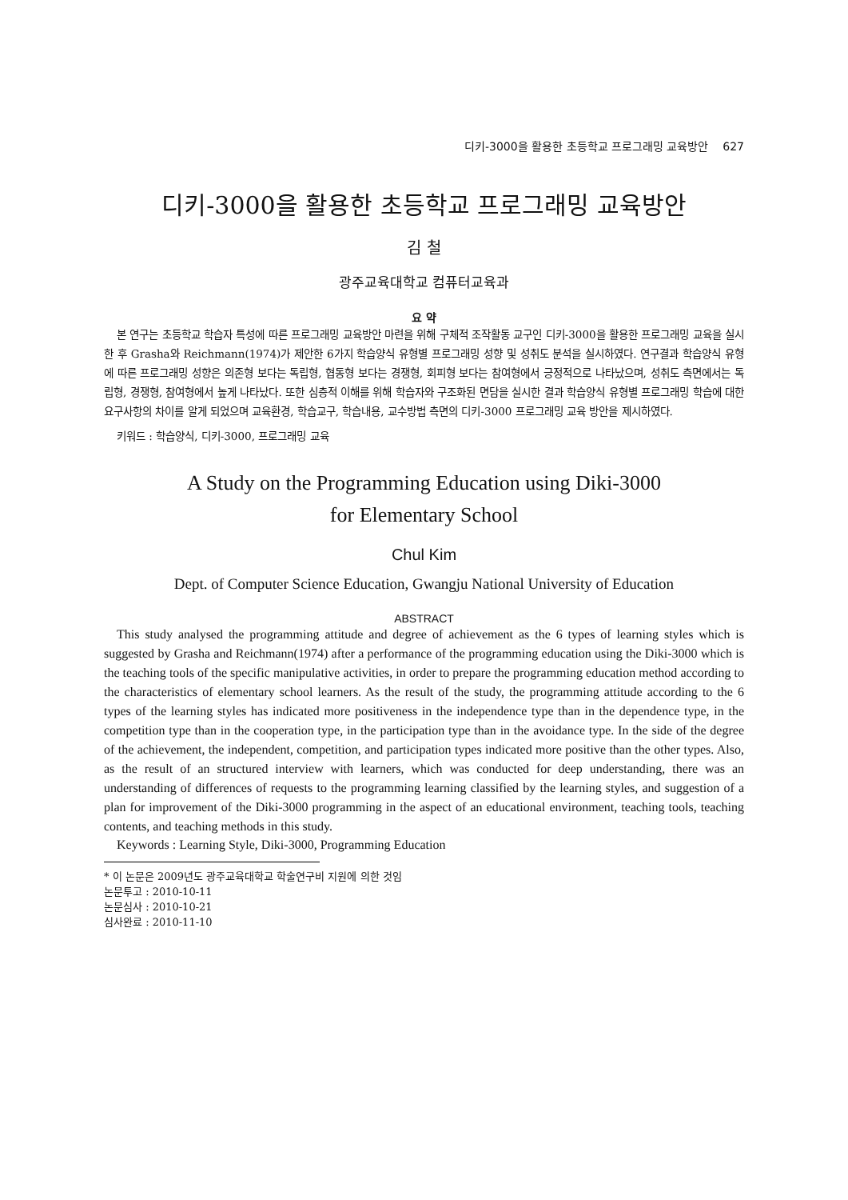디키-3000을 활용한 초등학교 프로그래밍 교육방안 627
디키-3000을 활용한 초등학교 프로그래밍 교육방안
김 철
광주교육대학교 컴퓨터교육과
요 약
본 연구는 초등학교 학습자 특성에 따른 프로그래밍 교육방안 마련을 위해 구체적 조작활동 교구인 디키-3000을 활용한 프로그래밍 교육을 실시한 후 Grasha와 Reichmann(1974)가 제안한 6가지 학습양식 유형별 프로그래밍 성향 및 성취도 분석을 실시하였다. 연구결과 학습양식 유형에 따른 프로그래밍 성향은 의존형 보다는 독립형, 협동형 보다는 경쟁형, 회피형 보다는 참여형에서 긍정적으로 나타났으며, 성취도 측면에서는 독립형, 경쟁형, 참여형에서 높게 나타났다. 또한 심층적 이해를 위해 학습자와 구조화된 면담을 실시한 결과 학습양식 유형별 프로그래밍 학습에 대한 요구사항의 차이를 알게 되었으며 교육환경, 학습교구, 학습내용, 교수방법 측면의 디키-3000 프로그래밍 교육 방안을 제시하였다.
키워드 : 학습양식, 디키-3000, 프로그래밍 교육
A Study on the Programming Education using Diki-3000
for Elementary School
Chul Kim
Dept. of Computer Science Education, Gwangju National University of Education
ABSTRACT
This study analysed the programming attitude and degree of achievement as the 6 types of learning styles which is suggested by Grasha and Reichmann(1974) after a performance of the programming education using the Diki-3000 which is the teaching tools of the specific manipulative activities, in order to prepare the programming education method according to the characteristics of elementary school learners. As the result of the study, the programming attitude according to the 6 types of the learning styles has indicated more positiveness in the independence type than in the dependence type, in the competition type than in the cooperation type, in the participation type than in the avoidance type. In the side of the degree of the achievement, the independent, competition, and participation types indicated more positive than the other types. Also, as the result of an structured interview with learners, which was conducted for deep understanding, there was an understanding of differences of requests to the programming learning classified by the learning styles, and suggestion of a plan for improvement of the Diki-3000 programming in the aspect of an educational environment, teaching tools, teaching contents, and teaching methods in this study.
Keywords : Learning Style, Diki-3000, Programming Education
* 이 논문은 2009년도 광주교육대학교 학술연구비 지원에 의한 것임
논문투고 : 2010-10-11
논문심사 : 2010-10-21
심사완료 : 2010-11-10